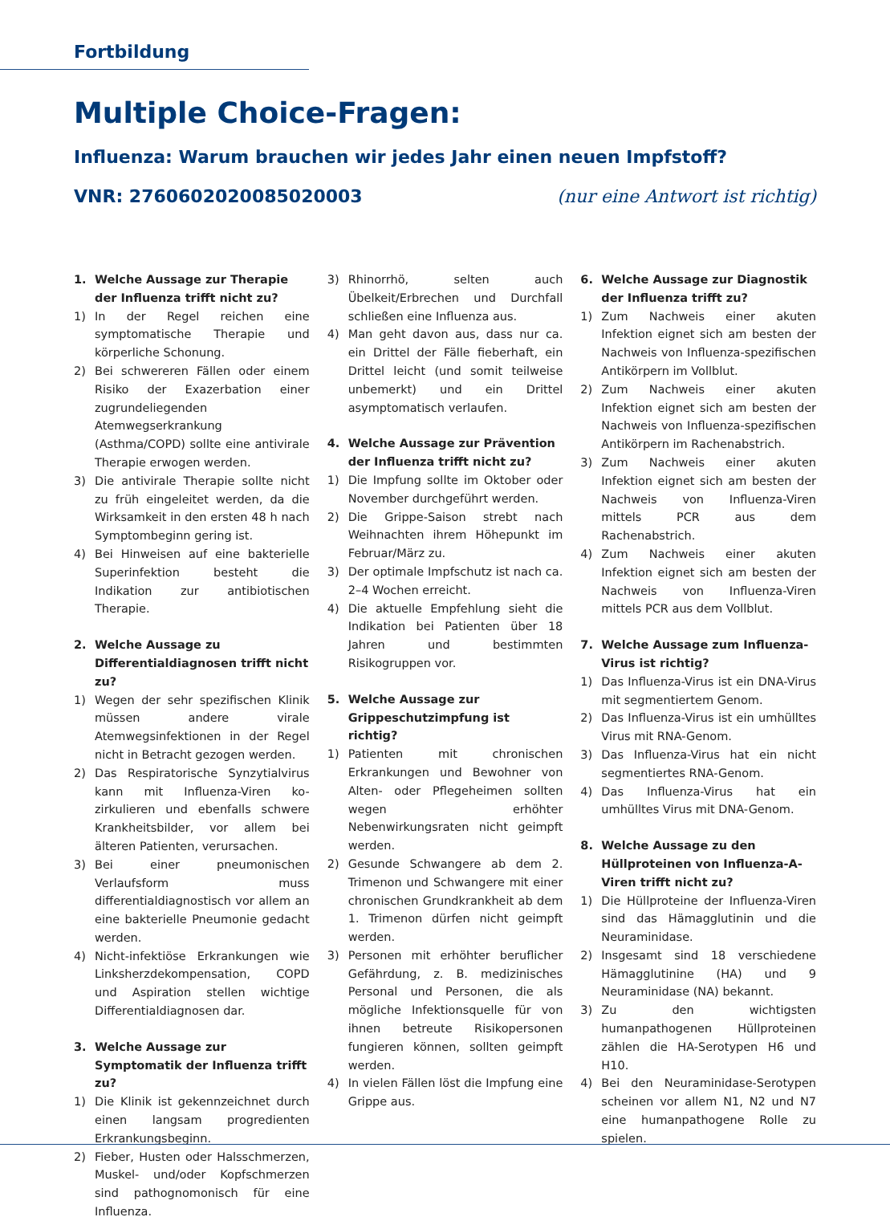Fortbildung
Multiple Choice-Fragen:
Influenza: Warum brauchen wir jedes Jahr einen neuen Impfstoff?
VNR: 2760602020085020003 (nur eine Antwort ist richtig)
1. Welche Aussage zur Therapie der Influenza trifft nicht zu?
1) In der Regel reichen eine symptomatische Therapie und körperliche Schonung.
2) Bei schwereren Fällen oder einem Risiko der Exazerbation einer zugrundeliegenden Atemwegserkrankung (Asthma/COPD) sollte eine antivirale Therapie erwogen werden.
3) Die antivirale Therapie sollte nicht zu früh eingeleitet werden, da die Wirksamkeit in den ersten 48 h nach Symptombeginn gering ist.
4) Bei Hinweisen auf eine bakterielle Superinfektion besteht die Indikation zur antibiotischen Therapie.
2. Welche Aussage zu Differentialdiagnosen trifft nicht zu?
1) Wegen der sehr spezifischen Klinik müssen andere virale Atemwegsinfektionen in der Regel nicht in Betracht gezogen werden.
2) Das Respiratorische Synzytialvirus kann mit Influenza-Viren ko-zirkulieren und ebenfalls schwere Krankheitsbilder, vor allem bei älteren Patienten, verursachen.
3) Bei einer pneumonischen Verlaufsform muss differentialdiagnostisch vor allem an eine bakterielle Pneumonie gedacht werden.
4) Nicht-infektiöse Erkrankungen wie Linksherzdekompensation, COPD und Aspiration stellen wichtige Differentialdiagnosen dar.
3. Welche Aussage zur Symptomatik der Influenza trifft zu?
1) Die Klinik ist gekennzeichnet durch einen langsam progredienten Erkrankungsbeginn.
2) Fieber, Husten oder Halsschmerzen, Muskel- und/oder Kopfschmerzen sind pathognomonisch für eine Influenza.
3) Rhinorrhö, selten auch Übelkeit/Erbrechen und Durchfall schließen eine Influenza aus.
4) Man geht davon aus, dass nur ca. ein Drittel der Fälle fieberhaft, ein Drittel leicht (und somit teilweise unbemerkt) und ein Drittel asymptomatisch verlaufen.
4. Welche Aussage zur Prävention der Influenza trifft nicht zu?
1) Die Impfung sollte im Oktober oder November durchgeführt werden.
2) Die Grippe-Saison strebt nach Weihnachten ihrem Höhepunkt im Februar/März zu.
3) Der optimale Impfschutz ist nach ca. 2–4 Wochen erreicht.
4) Die aktuelle Empfehlung sieht die Indikation bei Patienten über 18 Jahren und bestimmten Risikogruppen vor.
5. Welche Aussage zur Grippeschutzimpfung ist richtig?
1) Patienten mit chronischen Erkrankungen und Bewohner von Alten- oder Pflegeheimen sollten wegen erhöhter Nebenwirkungsraten nicht geimpft werden.
2) Gesunde Schwangere ab dem 2. Trimenon und Schwangere mit einer chronischen Grundkrankheit ab dem 1. Trimenon dürfen nicht geimpft werden.
3) Personen mit erhöhter beruflicher Gefährdung, z. B. medizinisches Personal und Personen, die als mögliche Infektionsquelle für von ihnen betreute Risikopersonen fungieren können, sollten geimpft werden.
4) In vielen Fällen löst die Impfung eine Grippe aus.
6. Welche Aussage zur Diagnostik der Influenza trifft zu?
1) Zum Nachweis einer akuten Infektion eignet sich am besten der Nachweis von Influenza-spezifischen Antikörpern im Vollblut.
2) Zum Nachweis einer akuten Infektion eignet sich am besten der Nachweis von Influenza-spezifischen Antikörpern im Rachenabstrich.
3) Zum Nachweis einer akuten Infektion eignet sich am besten der Nachweis von Influenza-Viren mittels PCR aus dem Rachenabstrich.
4) Zum Nachweis einer akuten Infektion eignet sich am besten der Nachweis von Influenza-Viren mittels PCR aus dem Vollblut.
7. Welche Aussage zum Influenza-Virus ist richtig?
1) Das Influenza-Virus ist ein DNA-Virus mit segmentiertem Genom.
2) Das Influenza-Virus ist ein umhülltes Virus mit RNA-Genom.
3) Das Influenza-Virus hat ein nicht segmentiertes RNA-Genom.
4) Das Influenza-Virus hat ein umhülltes Virus mit DNA-Genom.
8. Welche Aussage zu den Hüllproteinen von Influenza-A-Viren trifft nicht zu?
1) Die Hüllproteine der Influenza-Viren sind das Hämagglutinin und die Neuraminidase.
2) Insgesamt sind 18 verschiedene Hämagglutinine (HA) und 9 Neuraminidase (NA) bekannt.
3) Zu den wichtigsten humanpathogenen Hüllproteinen zählen die HA-Serotypen H6 und H10.
4) Bei den Neuraminidase-Serotypen scheinen vor allem N1, N2 und N7 eine humanpathogene Rolle zu spielen.